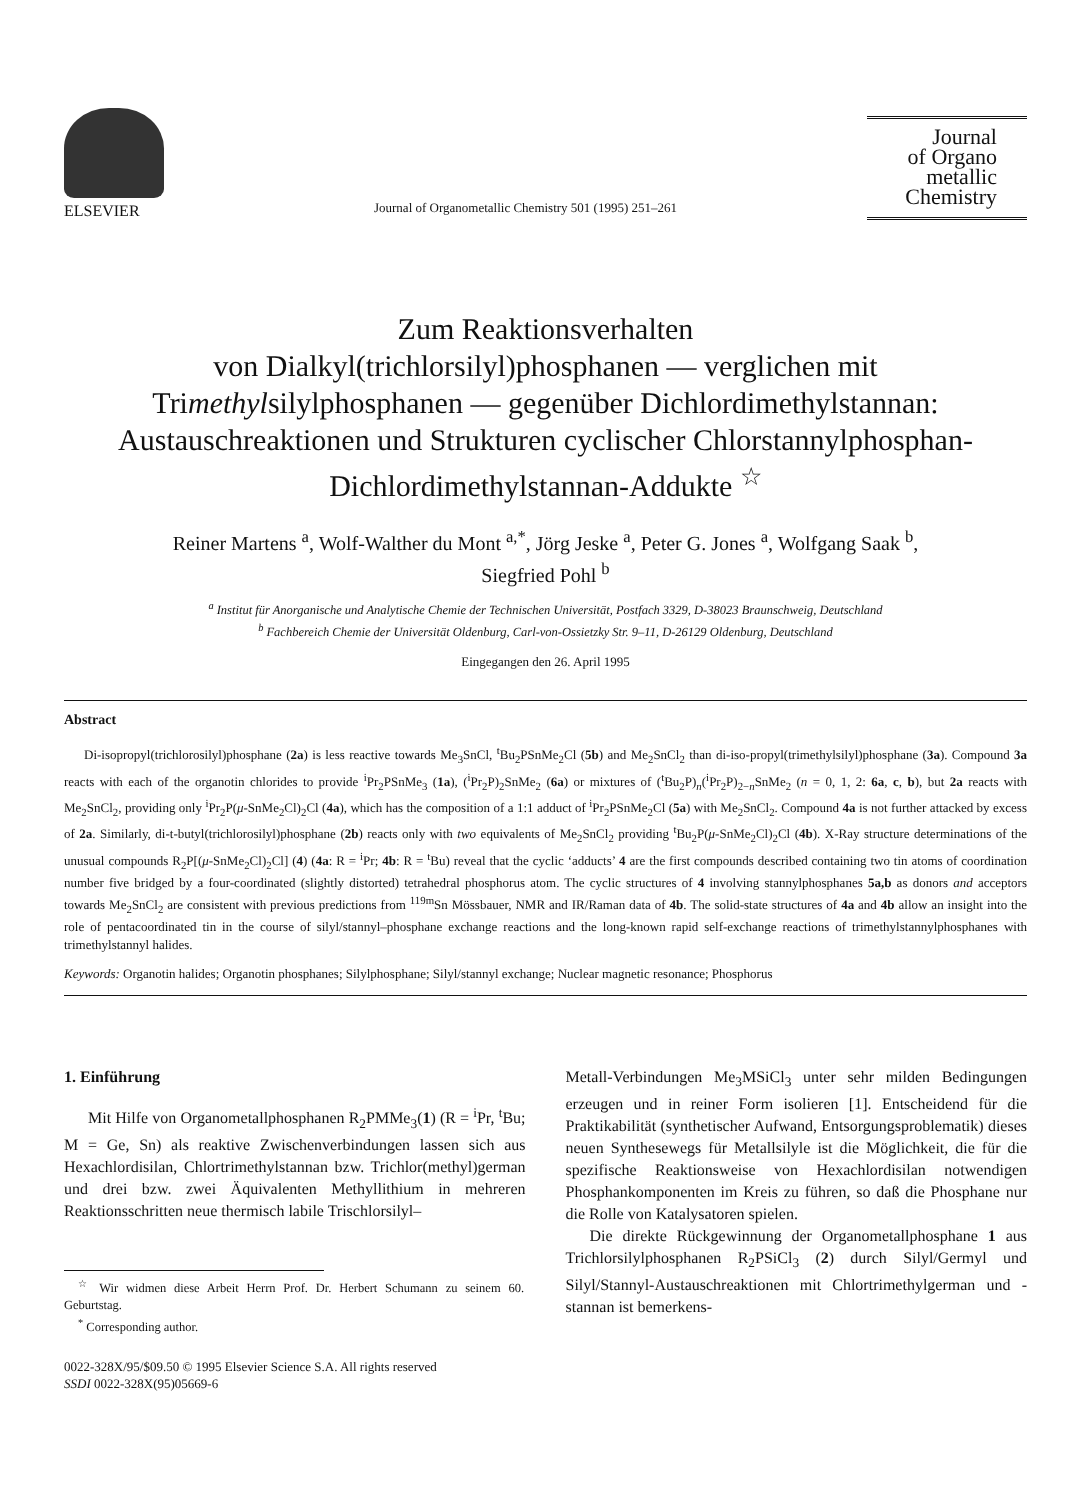ELSEVIER
Journal of Organometallic Chemistry 501 (1995) 251–261
Journal
of Organo
metallic
Chemistry
Zum Reaktionsverhalten
von Dialkyl(trichlorsilyl)phosphanen — verglichen mit Trimethylsilylphosphanen — gegenüber Dichlordimethylstannan: Austauschreaktionen und Strukturen cyclischer Chlorstannylphosphan-Dichlordimethylstannan-Addukte <sup>☆</sup>
Reiner Martens <sup>a</sup>, Wolf-Walther du Mont <sup>a,*</sup>, Jörg Jeske <sup>a</sup>, Peter G. Jones <sup>a</sup>, Wolfgang Saak <sup>b</sup>,
Siegfried Pohl <sup>b</sup>
<sup>a</sup> Institut für Anorganische und Analytische Chemie der Technischen Universität, Postfach 3329, D-38023 Braunschweig, Deutschland
<sup>b</sup> Fachbereich Chemie der Universität Oldenburg, Carl-von-Ossietzky Str. 9–11, D-26129 Oldenburg, Deutschland
Eingegangen den 26. April 1995
Abstract
Di-isopropyl(trichlorosilyl)phosphane (2a) is less reactive towards Me<sub>3</sub>SnCl, <sup>t</sup>Bu<sub>2</sub>PSnMe<sub>2</sub>Cl (5b) and Me<sub>2</sub>SnCl<sub>2</sub> than di-iso-propyl(trimethylsilyl)phosphane (3a). Compound 3a reacts with each of the organotin chlorides to provide <sup>i</sup>Pr<sub>2</sub>PSnMe<sub>3</sub> (1a), (<sup>i</sup>Pr<sub>2</sub>P)<sub>2</sub>SnMe<sub>2</sub> (6a) or mixtures of (<sup>t</sup>Bu<sub>2</sub>P)<sub>n</sub>(<sup>i</sup>Pr<sub>2</sub>P)<sub>2−n</sub>SnMe<sub>2</sub> (n = 0, 1, 2: 6a, c, b), but 2a reacts with Me<sub>2</sub>SnCl<sub>2</sub>, providing only <sup>i</sup>Pr<sub>2</sub>P(μ-SnMe<sub>2</sub>Cl)<sub>2</sub>Cl (4a), which has the composition of a 1:1 adduct of <sup>i</sup>Pr<sub>2</sub>PSnMe<sub>2</sub>Cl (5a) with Me<sub>2</sub>SnCl<sub>2</sub>. Compound 4a is not further attacked by excess of 2a. Similarly, di-t-butyl(trichlorosilyl)phosphane (2b) reacts only with two equivalents of Me<sub>2</sub>SnCl<sub>2</sub> providing <sup>t</sup>Bu<sub>2</sub>P(μ-SnMe<sub>2</sub>Cl)<sub>2</sub>Cl (4b). X-Ray structure determinations of the unusual compounds R<sub>2</sub>P[(μ-SnMe<sub>2</sub>Cl)<sub>2</sub>Cl] (4) (4a: R = <sup>i</sup>Pr; 4b: R = <sup>t</sup>Bu) reveal that the cyclic ‘adducts’ 4 are the first compounds described containing two tin atoms of coordination number five bridged by a four-coordinated (slightly distorted) tetrahedral phosphorus atom. The cyclic structures of 4 involving stannylphosphanes 5a,b as donors and acceptors towards Me<sub>2</sub>SnCl<sub>2</sub> are consistent with previous predictions from <sup>119m</sup>Sn Mössbauer, NMR and IR/Raman data of 4b. The solid-state structures of 4a and 4b allow an insight into the role of pentacoordinated tin in the course of silyl/stannyl–phosphane exchange reactions and the long-known rapid self-exchange reactions of trimethylstannylphosphanes with trimethylstannyl halides.
Keywords: Organotin halides; Organotin phosphanes; Silylphosphane; Silyl/stannyl exchange; Nuclear magnetic resonance; Phosphorus
1. Einführung
Mit Hilfe von Organometallphosphanen R<sub>2</sub>PMMe<sub>3</sub>(1) (R = <sup>i</sup>Pr, <sup>t</sup>Bu; M = Ge, Sn) als reaktive Zwischenverbindungen lassen sich aus Hexachlordisilan, Chlortrimethylstannan bzw. Trichlor(methyl)german und drei bzw. zwei Äquivalenten Methyllithium in mehreren Reaktionsschritten neue thermisch labile Trischlorsilyl–
<sup>☆</sup> Wir widmen diese Arbeit Herrn Prof. Dr. Herbert Schumann zu seinem 60. Geburtstag.
<sup>*</sup> Corresponding author.
0022-328X/95/$09.50 © 1995 Elsevier Science S.A. All rights reserved
SSDI 0022-328X(95)05669-6
Metall-Verbindungen Me<sub>3</sub>MSiCl<sub>3</sub> unter sehr milden Bedingungen erzeugen und in reiner Form isolieren [1]. Entscheidend für die Praktikabilität (synthetischer Aufwand, Entsorgungsproblematik) dieses neuen Synthesewegs für Metallsilyle ist die Möglichkeit, die für die spezifische Reaktionsweise von Hexachlordisilan notwendigen Phosphankomponenten im Kreis zu führen, so daß die Phosphane nur die Rolle von Katalysatoren spielen.
Die direkte Rückgewinnung der Organometallphosphane 1 aus Trichlorsilylphosphanen R<sub>2</sub>PSiCl<sub>3</sub> (2) durch Silyl/Germyl und Silyl/Stannyl-Austauschreaktionen mit Chlortrimethylgerman und -stannan ist bemerkens-